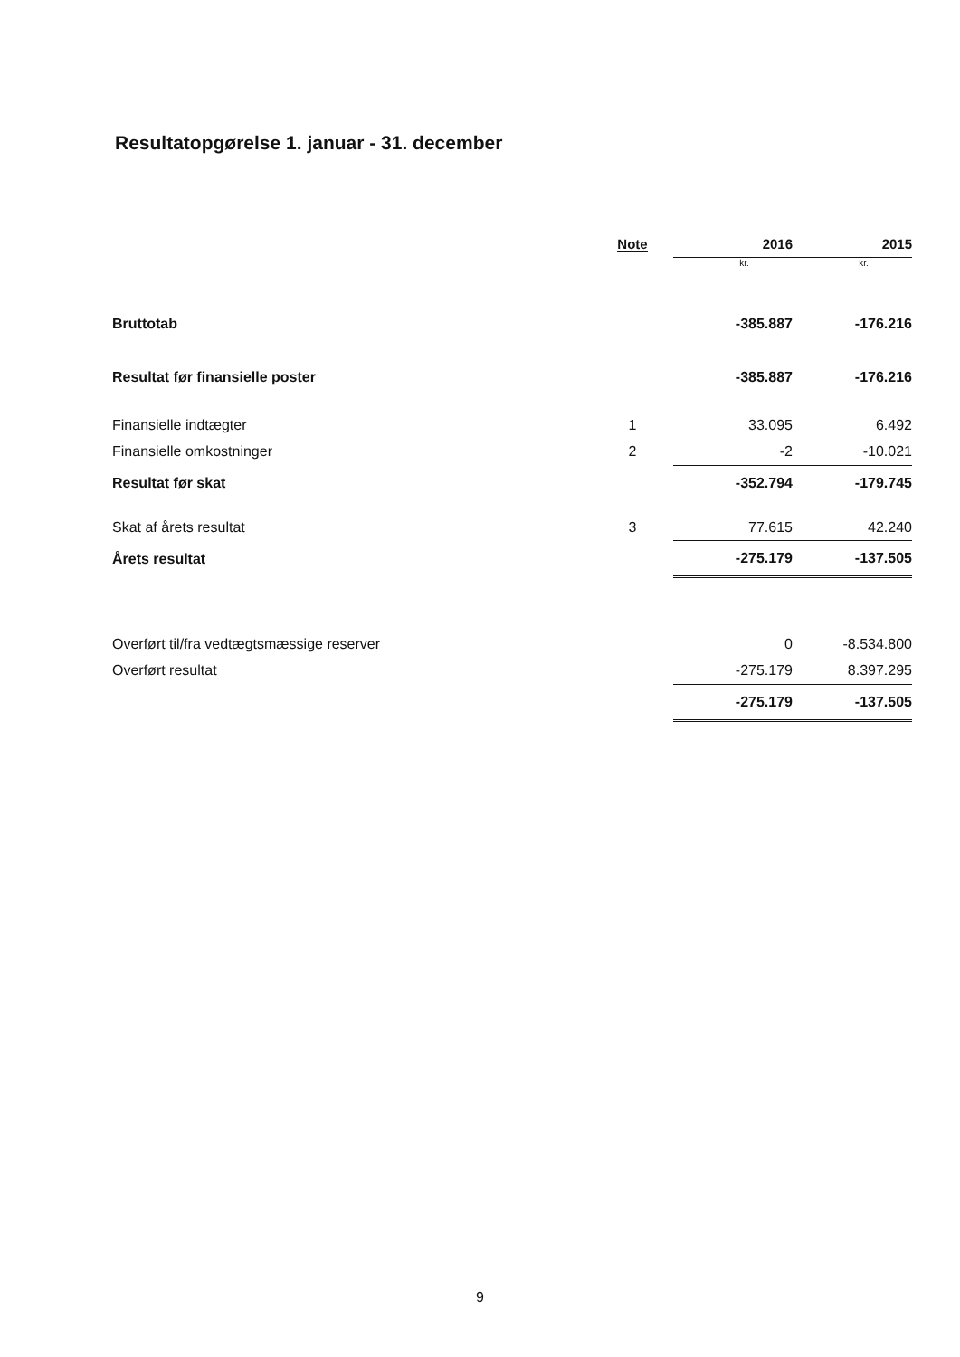Resultatopgørelse 1. januar - 31. december
| | Note | 2016 | 2015 |
| --- | --- | --- | --- |
| | | kr. | kr. |
| Bruttotab | | -385.887 | -176.216 |
| Resultat før finansielle poster | | -385.887 | -176.216 |
| Finansielle indtægter | 1 | 33.095 | 6.492 |
| Finansielle omkostninger | 2 | -2 | -10.021 |
| Resultat før skat | | -352.794 | -179.745 |
| Skat af årets resultat | 3 | 77.615 | 42.240 |
| Årets resultat | | -275.179 | -137.505 |
| Overført til/fra vedtægtsmæssige reserver | | 0 | -8.534.800 |
| Overført resultat | | -275.179 | 8.397.295 |
| | | -275.179 | -137.505 |
9